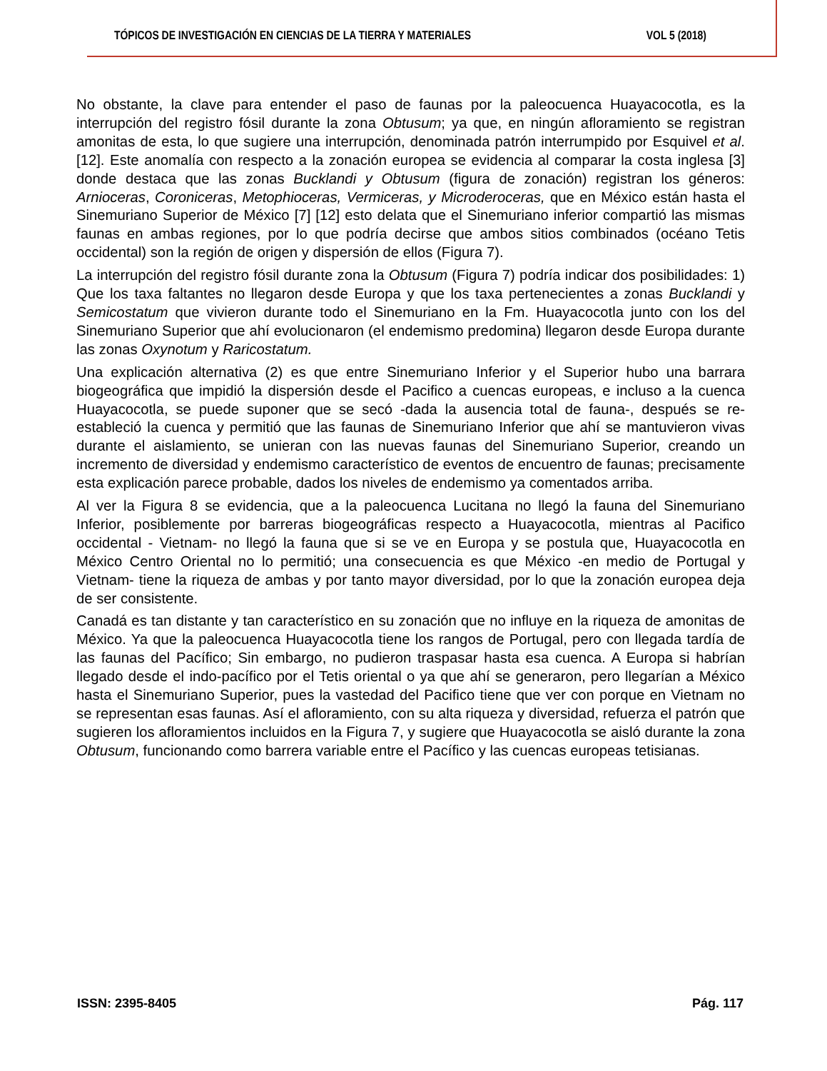TÓPICOS DE INVESTIGACIÓN EN CIENCIAS DE LA TIERRA Y MATERIALES VOL 5 (2018)
No obstante, la clave para entender el paso de faunas por la paleocuenca Huayacocotla, es la interrupción del registro fósil durante la zona Obtusum; ya que, en ningún afloramiento se registran amonitas de esta, lo que sugiere una interrupción, denominada patrón interrumpido por Esquivel et al. [12]. Este anomalía con respecto a la zonación europea se evidencia al comparar la costa inglesa [3] donde destaca que las zonas Bucklandi y Obtusum (figura de zonación) registran los géneros: Arnioceras, Coroniceras, Metophioceras, Vermiceras, y Microderoceras, que en México están hasta el Sinemuriano Superior de México [7] [12] esto delata que el Sinemuriano inferior compartió las mismas faunas en ambas regiones, por lo que podría decirse que ambos sitios combinados (océano Tetis occidental) son la región de origen y dispersión de ellos (Figura 7).
La interrupción del registro fósil durante zona la Obtusum (Figura 7) podría indicar dos posibilidades: 1) Que los taxa faltantes no llegaron desde Europa y que los taxa pertenecientes a zonas Bucklandi y Semicostatum que vivieron durante todo el Sinemuriano en la Fm. Huayacocotla junto con los del Sinemuriano Superior que ahí evolucionaron (el endemismo predomina) llegaron desde Europa durante las zonas Oxynotum y Raricostatum.
Una explicación alternativa (2) es que entre Sinemuriano Inferior y el Superior hubo una barrara biogeográfica que impidió la dispersión desde el Pacifico a cuencas europeas, e incluso a la cuenca Huayacocotla, se puede suponer que se secó -dada la ausencia total de fauna-, después se re-estableció la cuenca y permitió que las faunas de Sinemuriano Inferior que ahí se mantuvieron vivas durante el aislamiento, se unieran con las nuevas faunas del Sinemuriano Superior, creando un incremento de diversidad y endemismo característico de eventos de encuentro de faunas; precisamente esta explicación parece probable, dados los niveles de endemismo ya comentados arriba.
Al ver la Figura 8 se evidencia, que a la paleocuenca Lucitana no llegó la fauna del Sinemuriano Inferior, posiblemente por barreras biogeográficas respecto a Huayacocotla, mientras al Pacifico occidental - Vietnam- no llegó la fauna que si se ve en Europa y se postula que, Huayacocotla en México Centro Oriental no lo permitió; una consecuencia es que México -en medio de Portugal y Vietnam- tiene la riqueza de ambas y por tanto mayor diversidad, por lo que la zonación europea deja de ser consistente.
Canadá es tan distante y tan característico en su zonación que no influye en la riqueza de amonitas de México. Ya que la paleocuenca Huayacocotla tiene los rangos de Portugal, pero con llegada tardía de las faunas del Pacífico; Sin embargo, no pudieron traspasar hasta esa cuenca. A Europa si habrían llegado desde el indo-pacífico por el Tetis oriental o ya que ahí se generaron, pero llegarían a México hasta el Sinemuriano Superior, pues la vastedad del Pacifico tiene que ver con porque en Vietnam no se representan esas faunas. Así el afloramiento, con su alta riqueza y diversidad, refuerza el patrón que sugieren los afloramientos incluidos en la Figura 7, y sugiere que Huayacocotla se aisló durante la zona Obtusum, funcionando como barrera variable entre el Pacífico y las cuencas europeas tetisianas.
ISSN: 2395-8405 Pág. 117